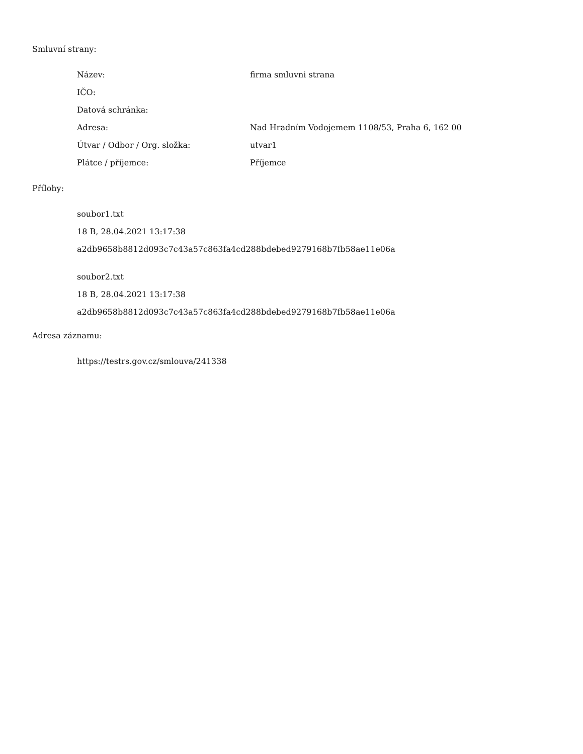Smluvní strany:
| Název: | firma smluvni strana |
| IČO: | |
| Datová schránka: | |
| Adresa: | Nad Hradním Vodojemem 1108/53, Praha 6, 162 00 |
| Útvar / Odbor / Org. složka: | utvar1 |
| Plátce / příjemce: | Příjemce |
Přílohy:
soubor1.txt
18 B, 28.04.2021 13:17:38
a2db9658b8812d093c7c43a57c863fa4cd288bdebed9279168b7fb58ae11e06a
soubor2.txt
18 B, 28.04.2021 13:17:38
a2db9658b8812d093c7c43a57c863fa4cd288bdebed9279168b7fb58ae11e06a
Adresa záznamu:
https://testrs.gov.cz/smlouva/241338